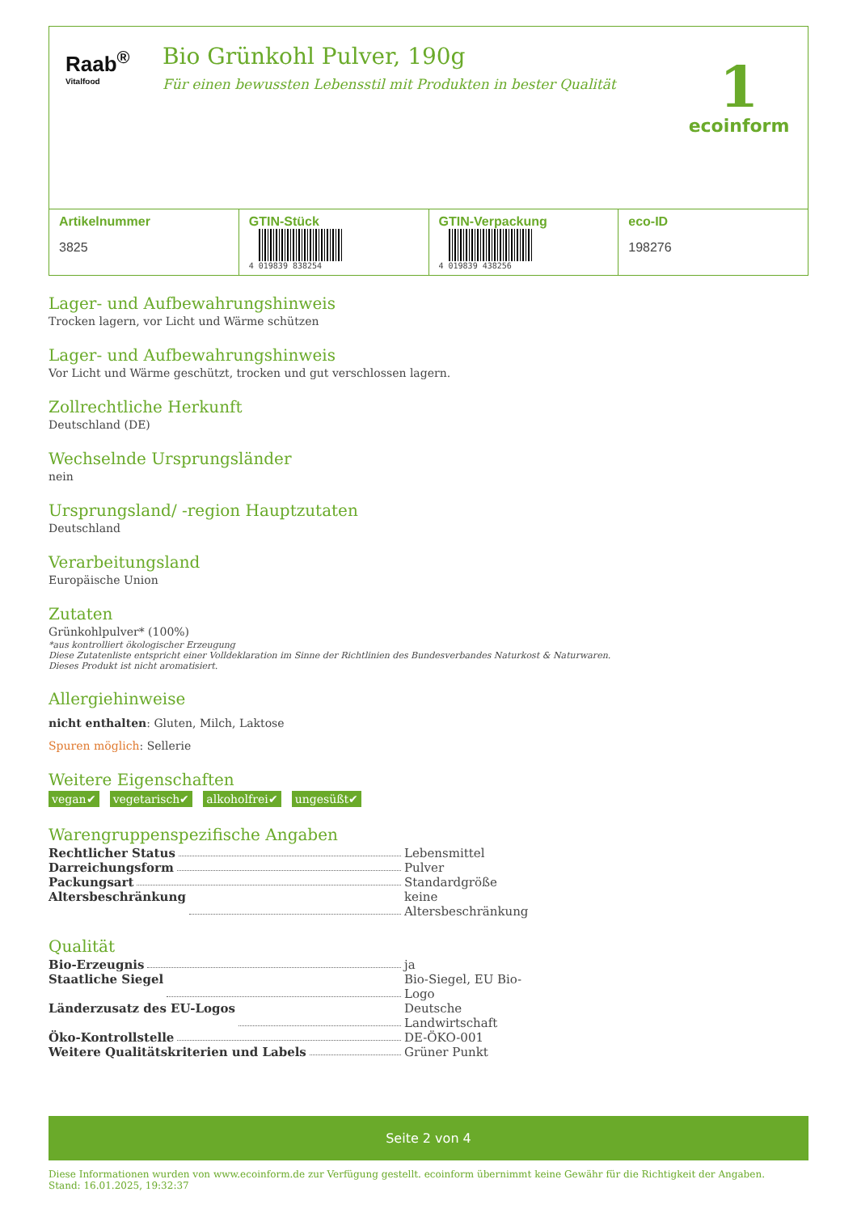Raab<sup>®</sup>
Vitalfood
Bio Grünkohl Pulver, 190g
Für einen bewussten Lebensstil mit Produkten in bester Qualität
1
ecoinform
| Artikelnummer 3825 | GTIN-Stück 4 019839 838254 | GTIN-Verpackung 4 019839 438256 | eco-ID 198276 |
Lager- und Aufbewahrungshinweis
Trocken lagern, vor Licht und Wärme schützen
Lager- und Aufbewahrungshinweis
Vor Licht und Wärme geschützt, trocken und gut verschlossen lagern.
Zollrechtliche Herkunft
Deutschland (DE)
Wechselnde Ursprungsländer
nein
Ursprungsland/ -region Hauptzutaten
Deutschland
Verarbeitungsland
Europäische Union
Zutaten
Grünkohlpulver* (100%)
*aus kontrolliert ökologischer Erzeugung
Diese Zutatenliste entspricht einer Volldeklaration im Sinne der Richtlinien des Bundesverbandes Naturkost & Naturwaren.
Dieses Produkt ist nicht aromatisiert.
Allergiehinweise
nicht enthalten: Gluten, Milch, Laktose
Spuren möglich: Sellerie
Weitere Eigenschaften
vegan✔ vegetarisch✔ alkoholfrei✔ ungesüßt✔
Warengruppenspezifische Angaben
Rechtlicher Status Lebensmittel
Darreichungsform Pulver
Packungsart Standardgröße
Altersbeschränkung keine Altersbeschränkung
Qualität
Bio-Erzeugnis ja
Staatliche Siegel Bio-Siegel, EU Bio-Logo
Länderzusatz des EU-Logos Deutsche Landwirtschaft
Öko-Kontrollstelle DE-ÖKO-001
Weitere Qualitätskriterien und Labels Grüner Punkt
Seite 2 von 4
Diese Informationen wurden von www.ecoinform.de zur Verfügung gestellt. ecoinform übernimmt keine Gewähr für die Richtigkeit der Angaben.
Stand: 16.01.2025, 19:32:37